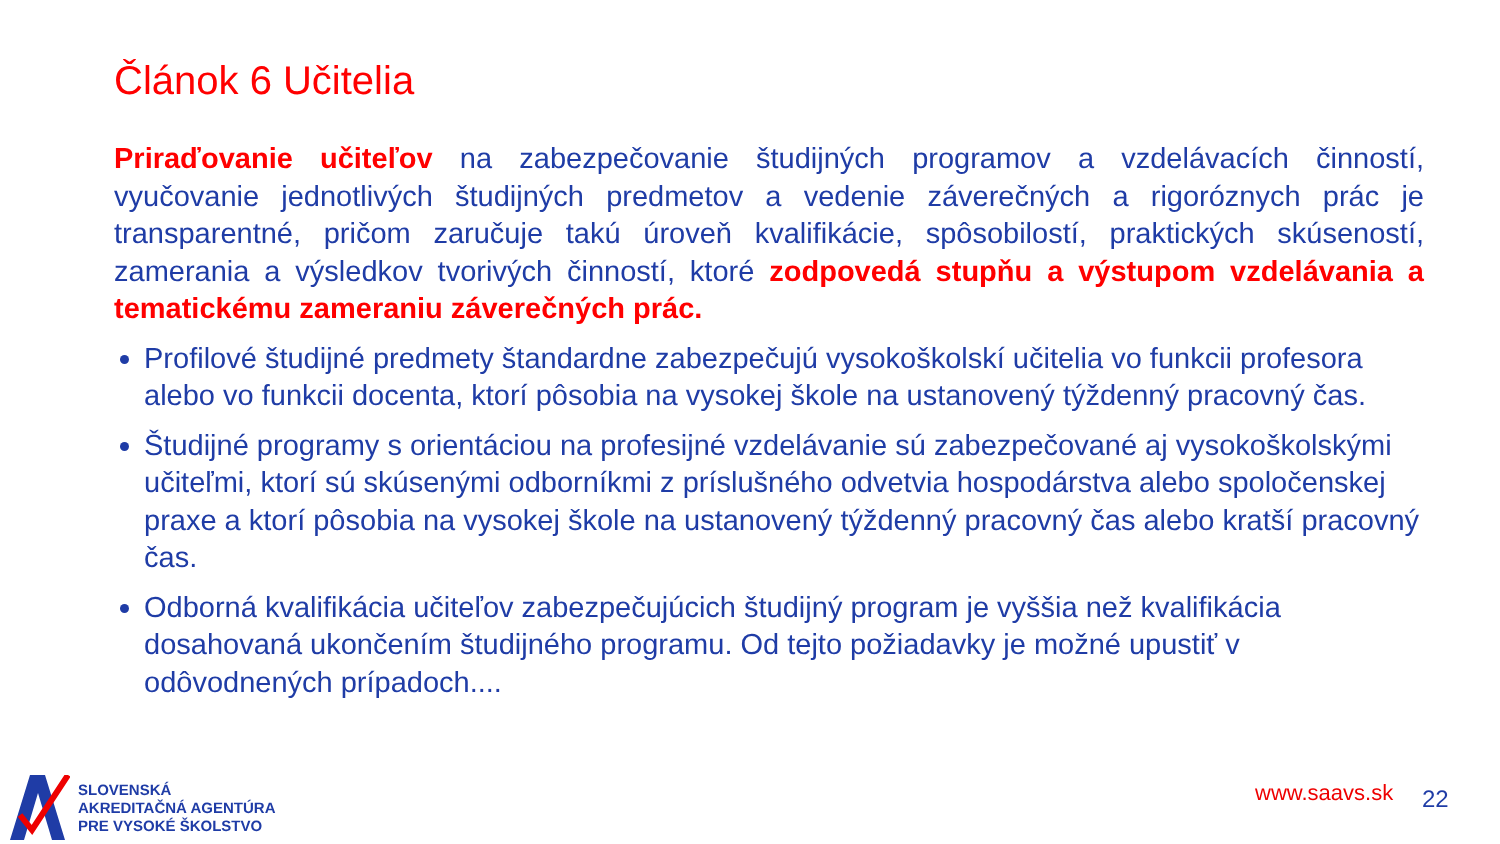Článok 6 Učitelia
Priraďovanie učiteľov na zabezpečovanie študijných programov a vzdelávacích činností, vyučovanie jednotlivých študijných predmetov a vedenie záverečných a rigoróznych prác je transparentné, pričom zaručuje takú úroveň kvalifikácie, spôsobilostí, praktických skúseností, zamerania a výsledkov tvorivých činností, ktoré zodpovedá stupňu a výstupom vzdelávania a tematickému zameraniu záverečných prác.
Profilové študijné predmety štandardne zabezpečujú vysokoškolskí učitelia vo funkcii profesora alebo vo funkcii docenta, ktorí pôsobia na vysokej škole na ustanovený týždenný pracovný čas.
Študijné programy s orientáciou na profesijné vzdelávanie sú zabezpečované aj vysokoškolskými učiteľmi, ktorí sú skúsenými odborníkmi z príslušného odvetvia hospodárstva alebo spoločenskej praxe a ktorí pôsobia na vysokej škole na ustanovený týždenný pracovný čas alebo kratší pracovný čas.
Odborná kvalifikácia učiteľov zabezpečujúcich študijný program je vyššia než kvalifikácia dosahovaná ukončením študijného programu. Od tejto požiadavky je možné upustiť v odôvodnených prípadoch....
SLOVENSKÁ
AKREDITAČNÁ AGENTÚRA
PRE VYSOKÉ ŠKOLSTVO
www.saavs.sk 22